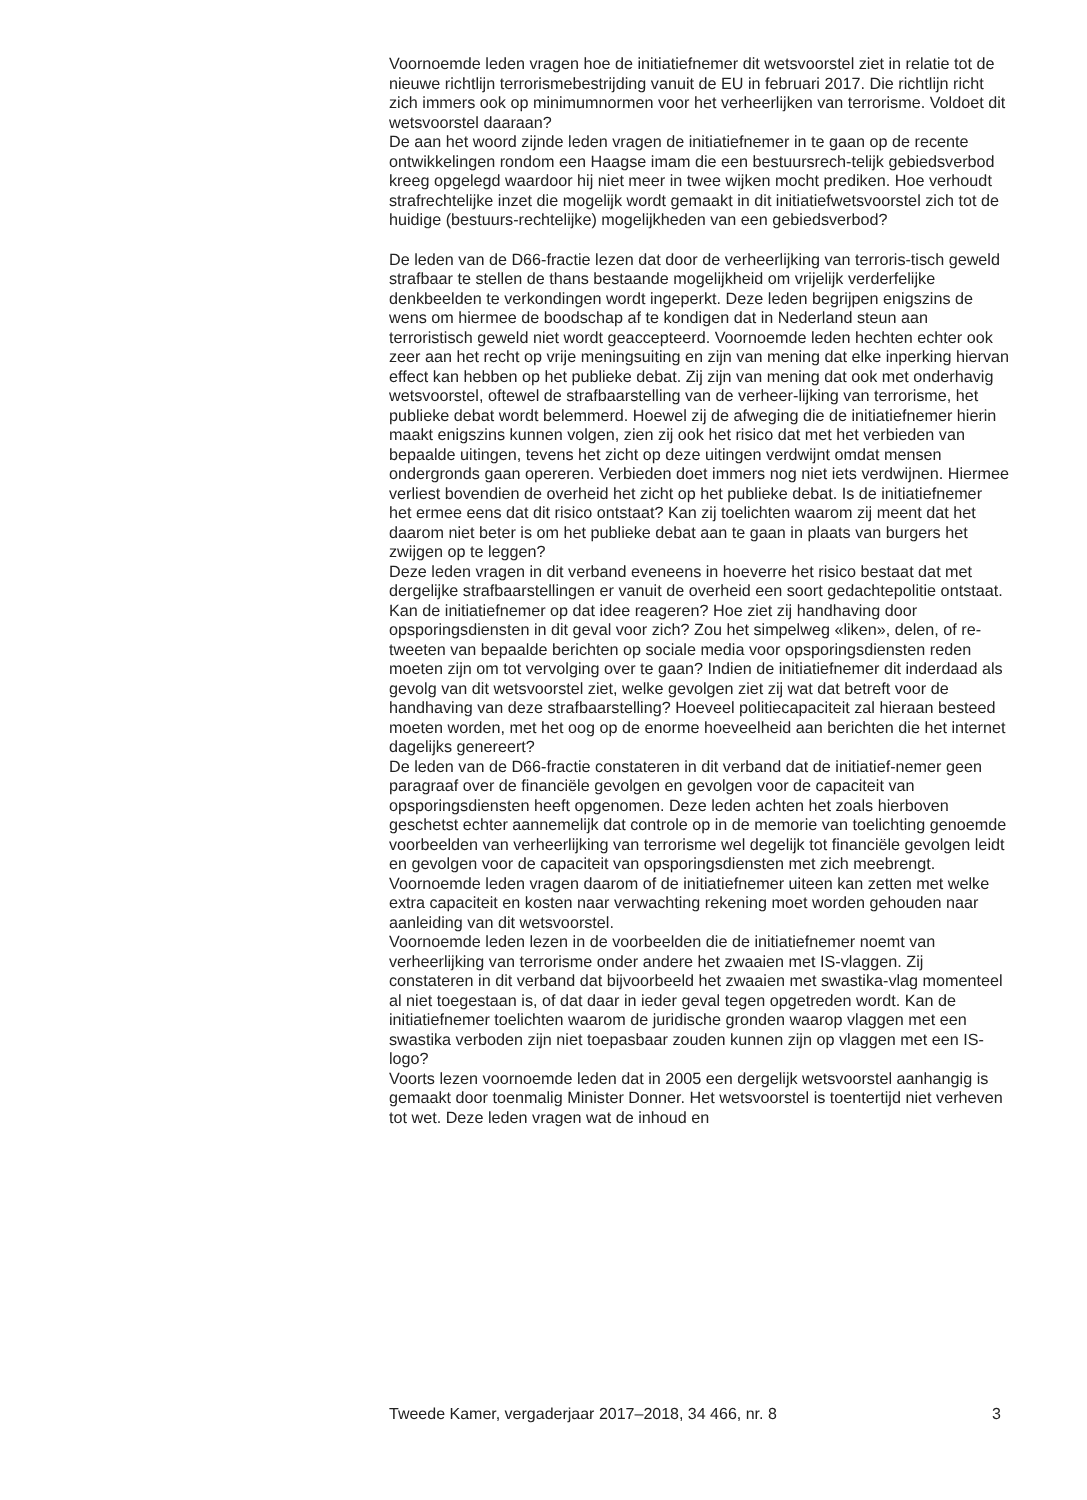Voornoemde leden vragen hoe de initiatiefnemer dit wetsvoorstel ziet in relatie tot de nieuwe richtlijn terrorismebestrijding vanuit de EU in februari 2017. Die richtlijn richt zich immers ook op minimumnormen voor het verheerlijken van terrorisme. Voldoet dit wetsvoorstel daaraan?
De aan het woord zijnde leden vragen de initiatiefnemer in te gaan op de recente ontwikkelingen rondom een Haagse imam die een bestuursrech-telijk gebiedsverbod kreeg opgelegd waardoor hij niet meer in twee wijken mocht prediken. Hoe verhoudt strafrechtelijke inzet die mogelijk wordt gemaakt in dit initiatiefwetsvoorstel zich tot de huidige (bestuurs-rechtelijke) mogelijkheden van een gebiedsverbod?
De leden van de D66-fractie lezen dat door de verheerlijking van terroris-tisch geweld strafbaar te stellen de thans bestaande mogelijkheid om vrijelijk verderfelijke denkbeelden te verkondingen wordt ingeperkt. Deze leden begrijpen enigszins de wens om hiermee de boodschap af te kondigen dat in Nederland steun aan terroristisch geweld niet wordt geaccepteerd. Voornoemde leden hechten echter ook zeer aan het recht op vrije meningsuiting en zijn van mening dat elke inperking hiervan effect kan hebben op het publieke debat. Zij zijn van mening dat ook met onderhavig wetsvoorstel, oftewel de strafbaarstelling van de verheer-lijking van terrorisme, het publieke debat wordt belemmerd. Hoewel zij de afweging die de initiatiefnemer hierin maakt enigszins kunnen volgen, zien zij ook het risico dat met het verbieden van bepaalde uitingen, tevens het zicht op deze uitingen verdwijnt omdat mensen ondergronds gaan opereren. Verbieden doet immers nog niet iets verdwijnen. Hiermee verliest bovendien de overheid het zicht op het publieke debat. Is de initiatiefnemer het ermee eens dat dit risico ontstaat? Kan zij toelichten waarom zij meent dat het daarom niet beter is om het publieke debat aan te gaan in plaats van burgers het zwijgen op te leggen?
Deze leden vragen in dit verband eveneens in hoeverre het risico bestaat dat met dergelijke strafbaarstellingen er vanuit de overheid een soort gedachtepolitie ontstaat. Kan de initiatiefnemer op dat idee reageren? Hoe ziet zij handhaving door opsporingsdiensten in dit geval voor zich? Zou het simpelweg «liken», delen, of re-tweeten van bepaalde berichten op sociale media voor opsporingsdiensten reden moeten zijn om tot vervolging over te gaan? Indien de initiatiefnemer dit inderdaad als gevolg van dit wetsvoorstel ziet, welke gevolgen ziet zij wat dat betreft voor de handhaving van deze strafbaarstelling? Hoeveel politiecapaciteit zal hieraan besteed moeten worden, met het oog op de enorme hoeveelheid aan berichten die het internet dagelijks genereert?
De leden van de D66-fractie constateren in dit verband dat de initiatief-nemer geen paragraaf over de financiële gevolgen en gevolgen voor de capaciteit van opsporingsdiensten heeft opgenomen. Deze leden achten het zoals hierboven geschetst echter aannemelijk dat controle op in de memorie van toelichting genoemde voorbeelden van verheerlijking van terrorisme wel degelijk tot financiële gevolgen leidt en gevolgen voor de capaciteit van opsporingsdiensten met zich meebrengt. Voornoemde leden vragen daarom of de initiatiefnemer uiteen kan zetten met welke extra capaciteit en kosten naar verwachting rekening moet worden gehouden naar aanleiding van dit wetsvoorstel.
Voornoemde leden lezen in de voorbeelden die de initiatiefnemer noemt van verheerlijking van terrorisme onder andere het zwaaien met IS-vlaggen. Zij constateren in dit verband dat bijvoorbeeld het zwaaien met swastika-vlag momenteel al niet toegestaan is, of dat daar in ieder geval tegen opgetreden wordt. Kan de initiatiefnemer toelichten waarom de juridische gronden waarop vlaggen met een swastika verboden zijn niet toepasbaar zouden kunnen zijn op vlaggen met een IS-logo?
Voorts lezen voornoemde leden dat in 2005 een dergelijk wetsvoorstel aanhangig is gemaakt door toenmalig Minister Donner. Het wetsvoorstel is toentertijd niet verheven tot wet. Deze leden vragen wat de inhoud en
Tweede Kamer, vergaderjaar 2017–2018, 34 466, nr. 8 3